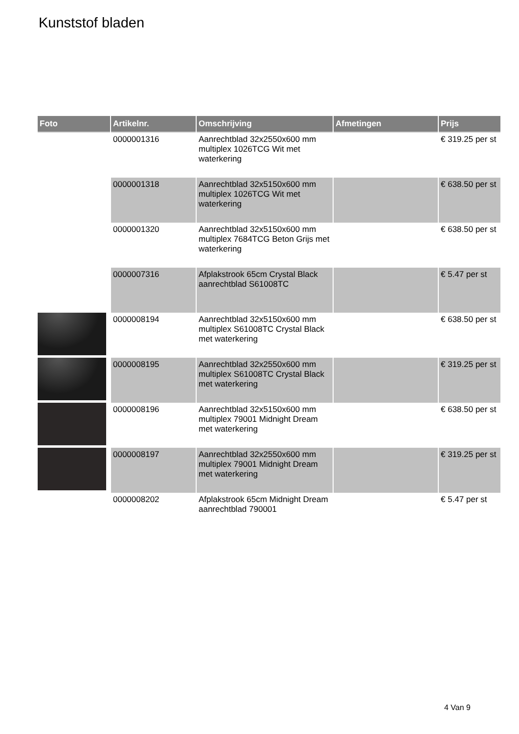Kunststof bladen
| Foto | Artikelnr. | Omschrijving | Afmetingen | Prijs |
| --- | --- | --- | --- | --- |
| | 0000001316 | Aanrechtblad 32x2550x600 mm multiplex 1026TCG Wit met waterkering | | € 319.25 per st |
| | 0000001318 | Aanrechtblad 32x5150x600 mm multiplex 1026TCG Wit met waterkering | | € 638.50 per st |
| | 0000001320 | Aanrechtblad 32x5150x600 mm multiplex 7684TCG Beton Grijs met waterkering | | € 638.50 per st |
| | 0000007316 | Afplakstrook 65cm Crystal Black aanrechtblad S61008TC | | € 5.47 per st |
| | 0000008194 | Aanrechtblad 32x5150x600 mm multiplex S61008TC Crystal Black met waterkering | | € 638.50 per st |
| | 0000008195 | Aanrechtblad 32x2550x600 mm multiplex S61008TC Crystal Black met waterkering | | € 319.25 per st |
| | 0000008196 | Aanrechtblad 32x5150x600 mm multiplex 79001 Midnight Dream met waterkering | | € 638.50 per st |
| | 0000008197 | Aanrechtblad 32x2550x600 mm multiplex 79001 Midnight Dream met waterkering | | € 319.25 per st |
| | 0000008202 | Afplakstrook 65cm Midnight Dream aanrechtblad 790001 | | € 5.47 per st |
4 Van 9